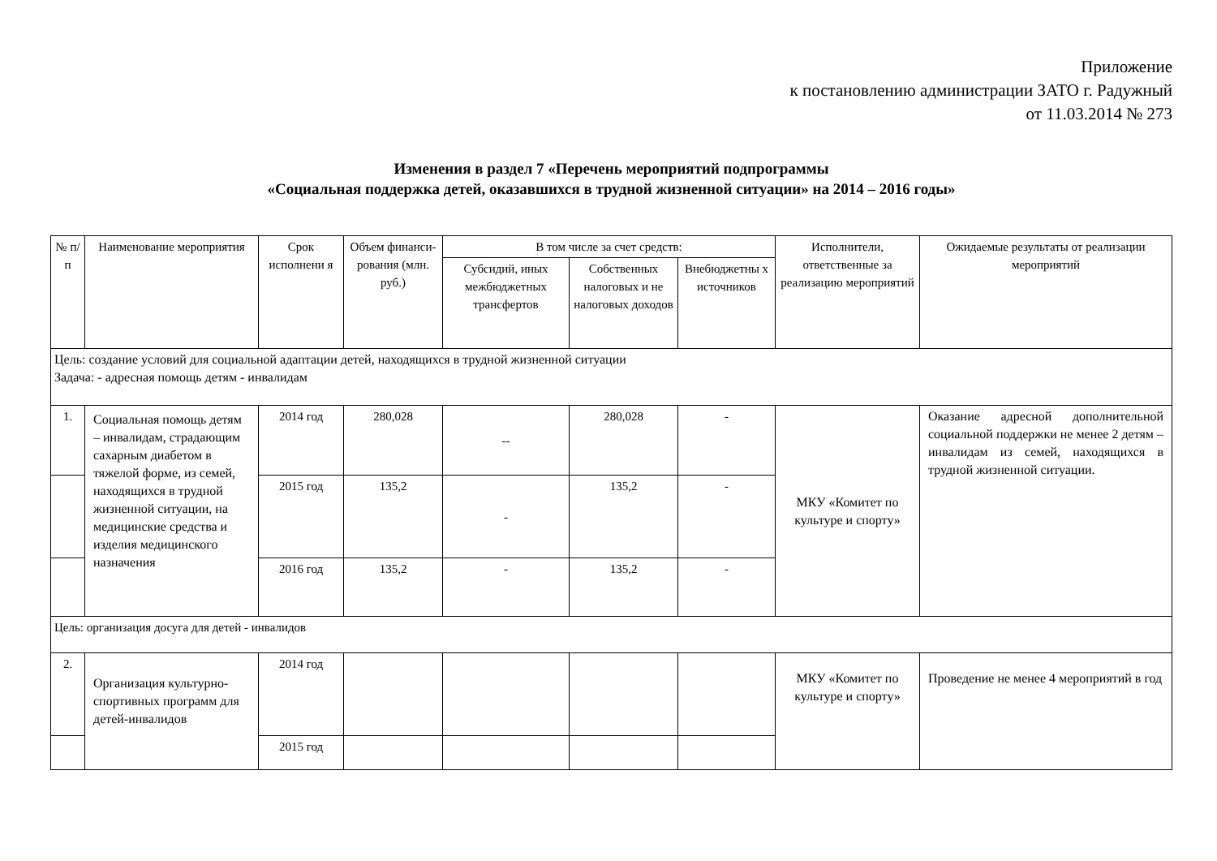Приложение
к постановлению администрации ЗАТО г. Радужный
от 11.03.2014 № 273
Изменения в раздел 7 «Перечень мероприятий подпрограммы
«Социальная поддержка детей, оказавшихся в трудной жизненной ситуации» на 2014 – 2016 годы»
| № п/п | Наименование мероприятия | Срок исполнени я | Объем финанси-рования (млн. руб.) | В том числе за счет средств: | | | Исполнители, ответственные за реализацию мероприятий | Ожидаемые результаты от реализации мероприятий |
| --- | --- | --- | --- | --- | --- | --- | --- | --- |
| | | | | Субсидий, иных межбюджетных трансфертов | Собственных налоговых и не налоговых доходов | Внебюджетны х источников | | |
| Цель: создание условий для социальной адаптации детей, находящихся в трудной жизненной ситуации Задача: - адресная помощь детям - инвалидам | | | | | | | | |
| 1. | Социальная помощь детям – инвалидам, страдающим сахарным диабетом в тяжелой форме, из семей, находящихся в трудной жизненной ситуации, на медицинские средства и изделия медицинского назначения | 2014 год | 280,028 | -- | 280,028 | - | МКУ «Комитет по культуре и спорту» | Оказание адресной дополнительной социальной поддержки не менее 2 детям – инвалидам из семей, находящихся в трудной жизненной ситуации. |
| | | 2015 год | 135,2 | - | 135,2 | - | | |
| | | 2016 год | 135,2 | - | 135,2 | - | | |
| Цель: организация досуга для детей - инвалидов | | | | | | | | |
| 2. | Организация культурно-спортивных программ для детей-инвалидов | 2014 год | | | | | МКУ «Комитет по культуре и спорту» | Проведение не менее 4 мероприятий в год |
| | | 2015 год | | | | | | |